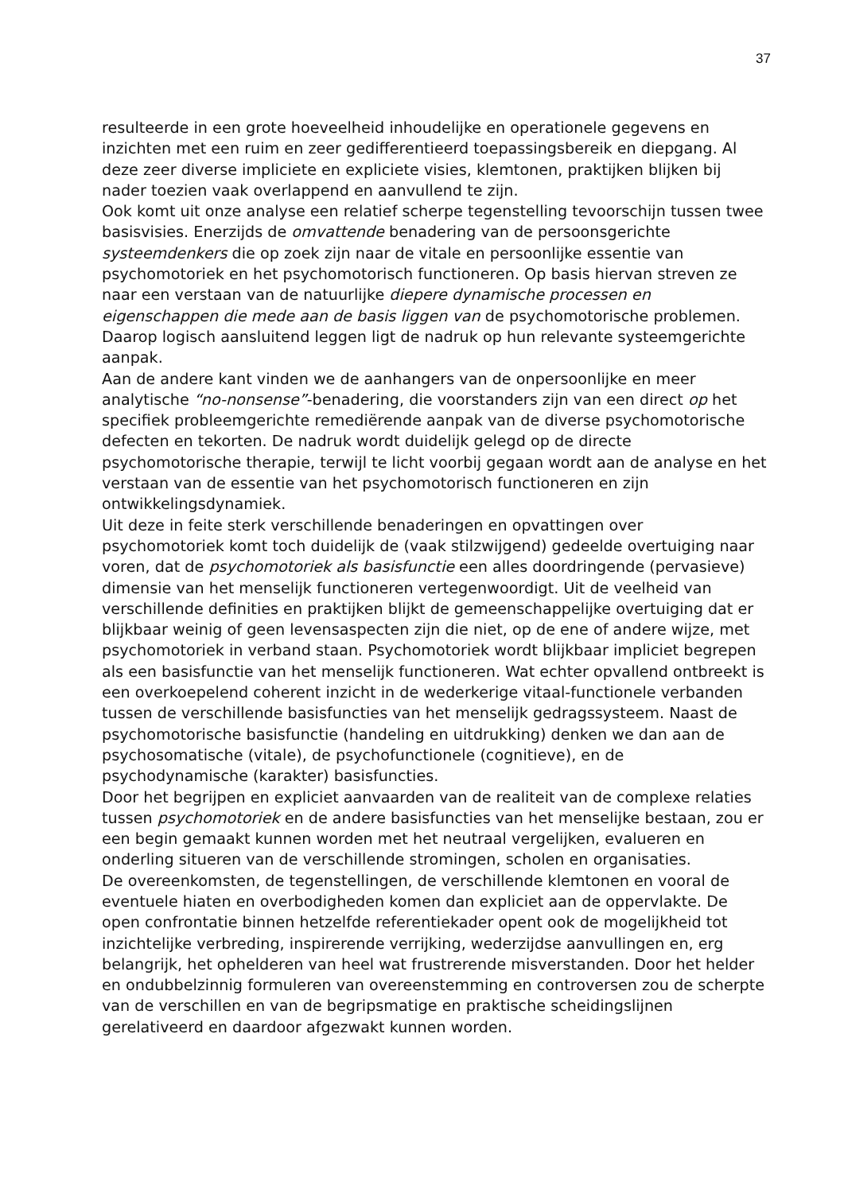37
resulteerde in een grote hoeveelheid inhoudelijke en operationele gegevens en inzichten met een ruim en zeer gedifferentieerd toepassingsbereik en diepgang. Al deze zeer diverse impliciete en expliciete visies, klemtonen, praktijken blijken bij nader toezien vaak overlappend en aanvullend te zijn.
Ook komt uit onze analyse een relatief scherpe tegenstelling tevoorschijn tussen twee basisvisies. Enerzijds de omvattende benadering van de persoonsgerichte systeemdenkers die op zoek zijn naar de vitale en persoonlijke essentie van psychomotoriek en het psychomotorisch functioneren. Op basis hiervan streven ze naar een verstaan van de natuurlijke diepere dynamische processen en eigenschappen die mede aan de basis liggen van de psychomotorische problemen. Daarop logisch aansluitend leggen ligt de nadruk op hun relevante systeemgerichte aanpak.
Aan de andere kant vinden we de aanhangers van de onpersoonlijke en meer analytische “no-nonsense”-benadering, die voorstanders zijn van een direct op het specifiek probleemgerichte remediërende aanpak van de diverse psychomotorische defecten en tekorten. De nadruk wordt duidelijk gelegd op de directe psychomotorische therapie, terwijl te licht voorbij gegaan wordt aan de analyse en het verstaan van de essentie van het psychomotorisch functioneren en zijn ontwikkelingsdynamiek.
Uit deze in feite sterk verschillende benaderingen en opvattingen over psychomotoriek komt toch duidelijk de (vaak stilzwijgend) gedeelde overtuiging naar voren, dat de psychomotoriek als basisfunctie een alles doordringende (pervasieve) dimensie van het menselijk functioneren vertegenwoordigt. Uit de veelheid van verschillende definities en praktijken blijkt de gemeenschappelijke overtuiging dat er blijkbaar weinig of geen levensaspecten zijn die niet, op de ene of andere wijze, met psychomotoriek in verband staan. Psychomotoriek wordt blijkbaar impliciet begrepen als een basisfunctie van het menselijk functioneren. Wat echter opvallend ontbreekt is een overkoepelend coherent inzicht in de wederkerige vitaal-functionele verbanden tussen de verschillende basisfuncties van het menselijk gedragssysteem. Naast de psychomotorische basisfunctie (handeling en uitdrukking) denken we dan aan de psychosomatische (vitale), de psychofunctionele (cognitieve), en de psychodynamische (karakter) basisfuncties.
Door het begrijpen en expliciet aanvaarden van de realiteit van de complexe relaties tussen psychomotoriek en de andere basisfuncties van het menselijke bestaan, zou er een begin gemaakt kunnen worden met het neutraal vergelijken, evalueren en onderling situeren van de verschillende stromingen, scholen en organisaties.
De overeenkomsten, de tegenstellingen, de verschillende klemtonen en vooral de eventuele hiaten en overbodigheden komen dan expliciet aan de oppervlakte. De open confrontatie binnen hetzelfde referentiekader opent ook de mogelijkheid tot inzichtelijke verbreding, inspirerende verrijking, wederzijdse aanvullingen en, erg belangrijk, het ophelderen van heel wat frustrerende misverstanden. Door het helder en ondubbelzinnig formuleren van overeenstemming en controversen zou de scherpte van de verschillen en van de begripsmatige en praktische scheidingslijnen gerelativeerd en daardoor afgezwakt kunnen worden.